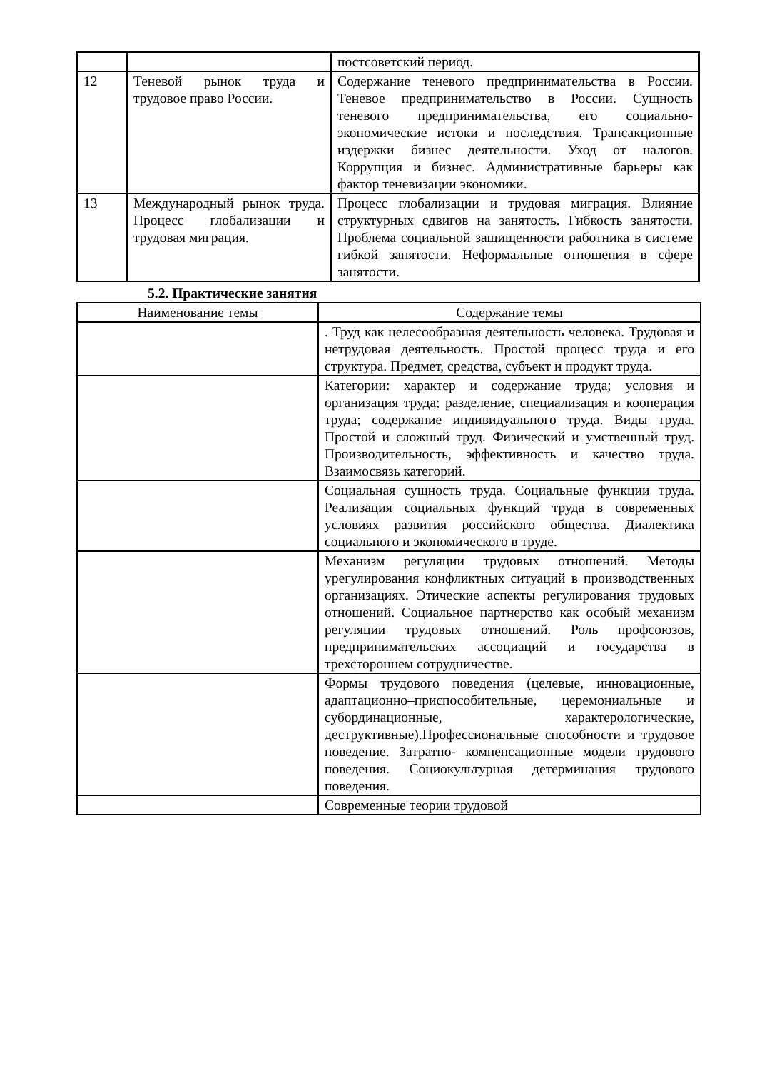| | | постсоветский период. |
| 12 | Теневой рынок труда и трудовое право России. | Содержание теневого предпринимательства в России. Теневое предпринимательство в России. Сущность теневого предпринимательства, его социально- экономические истоки и последствия. Трансакционные издержки бизнес деятельности. Уход от налогов. Коррупция и бизнес. Административные барьеры как фактор теневизации экономики. |
| 13 | Международный рынок труда. Процесс глобализации и трудовая миграция. | Процесс глобализации и трудовая миграция. Влияние структурных сдвигов на занятость. Гибкость занятости. Проблема социальной защищенности работника в системе гибкой занятости. Неформальные отношения в сфере занятости. |
5.2. Практические занятия
| Наименование темы | Содержание темы |
| --- | --- |
| | . Труд как целесообразная деятельность человека. Трудовая и нетрудовая деятельность. Простой процесс труда и его структура. Предмет, средства, субъект и продукт труда. |
| | Категории: характер и содержание труда; условия и организация труда; разделение, специализация и кооперация труда; содержание индивидуального труда. Виды труда. Простой и сложный труд. Физический и умственный труд. Производительность, эффективность и качество труда. Взаимосвязь категорий. |
| | Социальная сущность труда. Социальные функции труда. Реализация социальных функций труда в современных условиях развития российского общества. Диалектика социального и экономического в труде. |
| | Механизм регуляции трудовых отношений. Методы урегулирования конфликтных ситуаций в производственных организациях. Этические аспекты регулирования трудовых отношений. Социальное партнерство как особый механизм регуляции трудовых отношений. Роль профсоюзов, предпринимательских ассоциаций и государства в трехстороннем сотрудничестве. |
| | Формы трудового поведения (целевые, инновационные, адаптационно–приспособительные, церемониальные и субординационные, характерологические, деструктивные).Профессиональные способности и трудовое поведение. Затратно- компенсационные модели трудового поведения. Социокультурная детерминация трудового поведения. |
| | Современные теории трудовой |